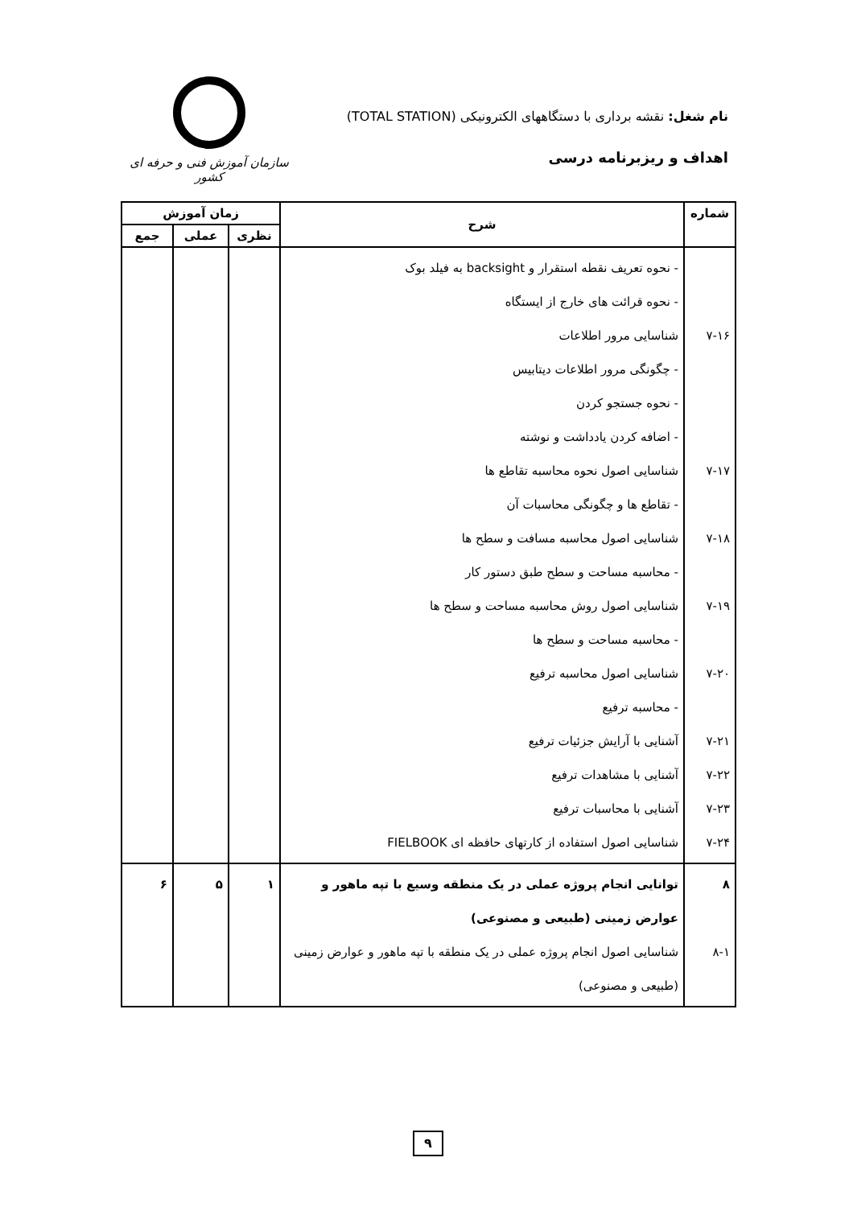نام شغل: نقشه برداری با دستگاههای الکترونیکی (TOTAL STATION)
اهداف و ریزبرنامه درسی
سازمان آموزش فنی و حرفه ای کشور
| شماره | شرح | زمان آموزش | | |
| --- | --- | --- | --- | --- |
| | | نظری | عملی | جمع |
| ۷-۱۶ ۷-۱۷ ۷-۱۸ ۷-۱۹ ۷-۲۰ ۷-۲۱ ۷-۲۲ ۷-۲۳ ۷-۲۴ | - نحوه تعریف نقطه استقرار و backsight به فیلد بوک - نحوه قرائت های خارج از ایستگاه شناسایی مرور اطلاعات - چگونگی مرور اطلاعات دیتابیس - نحوه جستجو کردن - اضافه کردن یادداشت و نوشته شناسایی اصول نحوه محاسبه تقاطع ها - تقاطع ها و چگونگی محاسبات آن شناسایی اصول محاسبه مسافت و سطح ها - محاسبه مساحت و سطح طبق دستور کار شناسایی اصول روش محاسبه مساحت و سطح ها - محاسبه مساحت و سطح ها شناسایی اصول محاسبه ترفیع - محاسبه ترفیع آشنایی با آرایش جزئیات ترفیع آشنایی با مشاهدات ترفیع آشنایی با محاسبات ترفیع شناسایی اصول استفاده از کارتهای حافظه ای FIELBOOK | | | |
| ۸ ۸-۱ | توانایی انجام پروژه عملی در یک منطقه وسیع با تپه ماهور و عوارض زمینی (طبیعی و مصنوعی) شناسایی اصول انجام پروژه عملی در یک منطقه با تپه ماهور و عوارض زمینی (طبیعی و مصنوعی) | ۱ | ۵ | ۶ |
۹